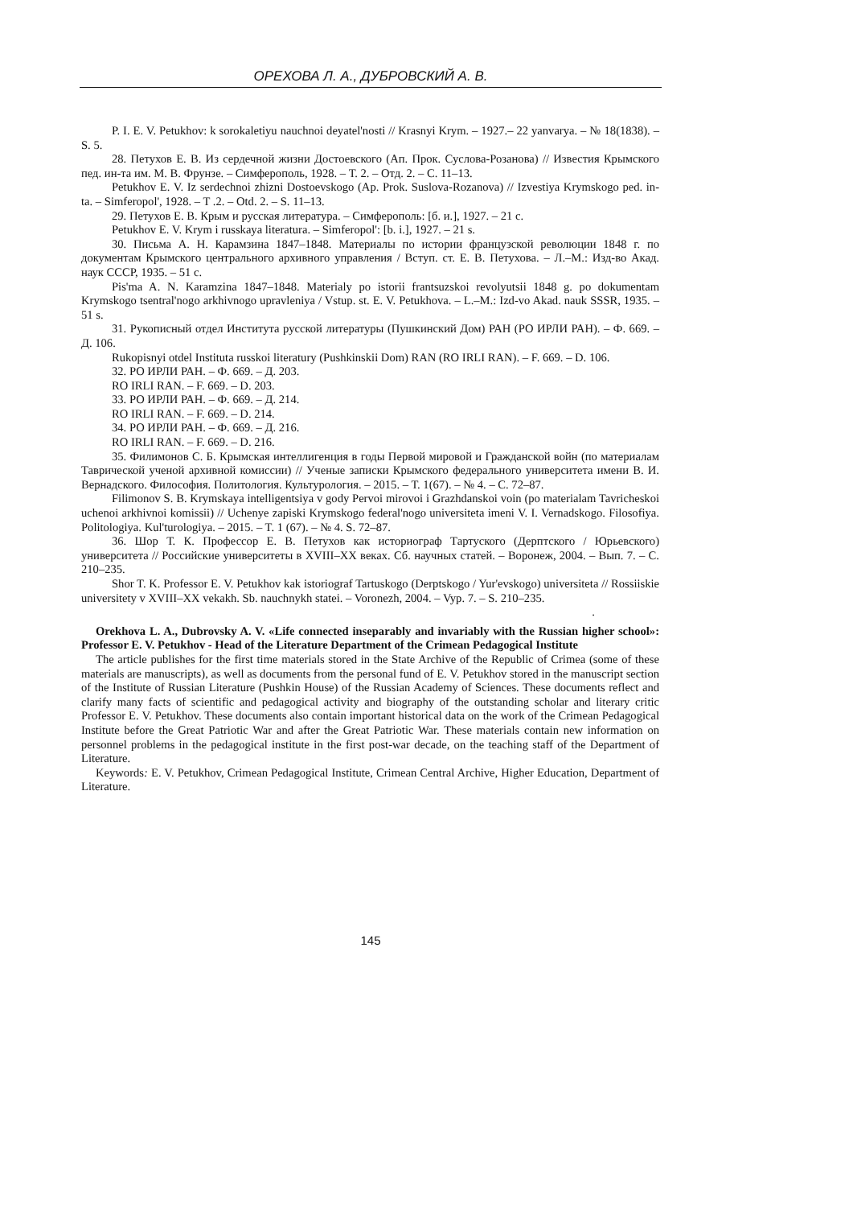ОРЕХОВА Л. А., ДУБРОВСКИЙ А. В.
P. I. E. V. Petukhov: k sorokaletiyu nauchnoi deyatel'nosti // Krasnyi Krym. – 1927.– 22 yanvarya. – № 18(1838). – S. 5.
28. Петухов Е. В. Из сердечной жизни Достоевского (Ап. Прок. Суслова-Розанова) // Известия Крымского пед. ин-та им. М. В. Фрунзе. – Симферополь, 1928. – Т. 2. – Отд. 2. – С. 11–13.
Petukhov E. V. Iz serdechnoi zhizni Dostoevskogo (Ap. Prok. Suslova-Rozanova) // Izvestiya Krymskogo ped. in-ta. – Simferopol', 1928. – T .2. – Otd. 2. – S. 11–13.
29. Петухов Е. В. Крым и русская литература. – Симферополь: [б. и.], 1927. – 21 с.
Petukhov E. V. Krym i russkaya literatura. – Simferopol': [b. i.], 1927. – 21 s.
30. Письма А. Н. Карамзина 1847–1848. Материалы по истории французской революции 1848 г. по документам Крымского центрального архивного управления / Вступ. ст. Е. В. Петухова. – Л.–М.: Изд-во Акад. наук СССР, 1935. – 51 с.
Pis'ma A. N. Karamzina 1847–1848. Materialy po istorii frantsuzskoi revolyutsii 1848 g. po dokumentam Krymskogo tsentral'nogo arkhivnogo upravleniya / Vstup. st. E. V. Petukhova. – L.–M.: Izd-vo Akad. nauk SSSR, 1935. – 51 s.
31. Рукописный отдел Института русской литературы (Пушкинский Дом) РАН (РО ИРЛИ РАН). – Ф. 669. – Д. 106.
Rukopisnyi otdel Instituta russkoi literatury (Pushkinskii Dom) RAN (RO IRLI RAN). – F. 669. – D. 106.
32. РО ИРЛИ РАН. – Ф. 669. – Д. 203.
RO IRLI RAN. – F. 669. – D. 203.
33. РО ИРЛИ РАН. – Ф. 669. – Д. 214.
RO IRLI RAN. – F. 669. – D. 214.
34. РО ИРЛИ РАН. – Ф. 669. – Д. 216.
RO IRLI RAN. – F. 669. – D. 216.
35. Филимонов С. Б. Крымская интеллигенция в годы Первой мировой и Гражданской войн (по материалам Таврической ученой архивной комиссии) // Ученые записки Крымского федерального университета имени В. И. Вернадского. Философия. Политология. Культурология. – 2015. – Т. 1(67). – № 4. – С. 72–87.
Filimonov S. B. Krymskaya intelligentsiya v gody Pervoi mirovoi i Grazhdanskoi voin (po materialam Tavricheskoi uchenoi arkhivnoi komissii) // Uchenye zapiski Krymskogo federal'nogo universiteta imeni V. I. Vernadskogo. Filosofiya. Politologiya. Kul'turologiya. – 2015. – T. 1 (67). – № 4. S. 72–87.
36. Шор Т. К. Профессор Е. В. Петухов как историограф Тартуского (Дерптского / Юрьевского) университета // Российские университеты в XVIII–XX веках. Сб. научных статей. – Воронеж, 2004. – Вып. 7. – С. 210–235.
Shor T. K. Professor E. V. Petukhov kak istoriograf Tartuskogo (Derptskogo / Yur'evskogo) universiteta // Rossiiskie universitety v XVIII–XX vekakh. Sb. nauchnykh statei. – Voronezh, 2004. – Vyp. 7. – S. 210–235.
.
Orekhova L. A., Dubrovsky A. V. «Life connected inseparably and invariably with the Russian higher school»: Professor E. V. Petukhov - Head of the Literature Department of the Crimean Pedagogical Institute
The article publishes for the first time materials stored in the State Archive of the Republic of Crimea (some of these materials are manuscripts), as well as documents from the personal fund of E. V. Petukhov stored in the manuscript section of the Institute of Russian Literature (Pushkin House) of the Russian Academy of Sciences. These documents reflect and clarify many facts of scientific and pedagogical activity and biography of the outstanding scholar and literary critic Professor E. V. Petukhov. These documents also contain important historical data on the work of the Crimean Pedagogical Institute before the Great Patriotic War and after the Great Patriotic War. These materials contain new information on personnel problems in the pedagogical institute in the first post-war decade, on the teaching staff of the Department of Literature.
Keywords: E. V. Petukhov, Crimean Pedagogical Institute, Crimean Central Archive, Higher Education, Department of Literature.
145